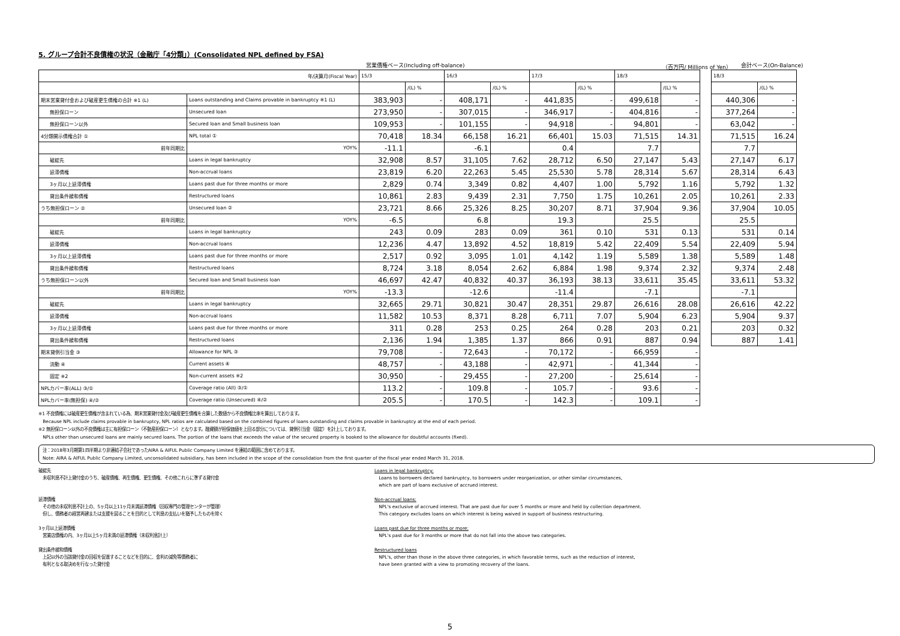5. グループ合計不良債権の状況（金融庁「4分類」）(Consolidated NPL defined by FSA)
営業債権ベース(Including off-balance) （百万円/ Millions of Yen） 会計ベース(On-Balance)
| 年/決算月(Fiscal Year) | | 15/3 | | 16/3 | | 17/3 | | 18/3 | | | 18/3 | |
| | | | /(L) % | | /(L) % | | /(L) % | | /(L) % | | | /(L) % |
| 期末営業貸付金および破産更生債権の合計 ※1 (L) | Loans outstanding and Claims provable in bankruptcy ※1 (L) | 383,903 | - | 408,171 | - | 441,835 | - | 499,618 | - | | 440,306 | - |
| 無担保ローン | Unsecured loan | 273,950 | - | 307,015 | - | 346,917 | - | 404,816 | - | | 377,264 | - |
| 無担保ローン以外 | Secured loan and Small business loan | 109,953 | - | 101,155 | - | 94,918 | - | 94,801 | - | | 63,042 | - |
| 4分類開示債権合計 ① | NPL total ① | 70,418 | 18.34 | 66,158 | 16.21 | 66,401 | 15.03 | 71,515 | 14.31 | | 71,515 | 16.24 |
| 前年同期比 | YOY% | -11.1 | | -6.1 | | 0.4 | | 7.7 | | | 7.7 | |
| 破綻先 | Loans in legal bankruptcy | 32,908 | 8.57 | 31,105 | 7.62 | 28,712 | 6.50 | 27,147 | 5.43 | | 27,147 | 6.17 |
| 延滞債権 | Non-accrual loans | 23,819 | 6.20 | 22,263 | 5.45 | 25,530 | 5.78 | 28,314 | 5.67 | | 28,314 | 6.43 |
| 3ヶ月以上延滞債権 | Loans past due for three months or more | 2,829 | 0.74 | 3,349 | 0.82 | 4,407 | 1.00 | 5,792 | 1.16 | | 5,792 | 1.32 |
| 貸出条件緩和債権 | Restructured loans | 10,861 | 2.83 | 9,439 | 2.31 | 7,750 | 1.75 | 10,261 | 2.05 | | 10,261 | 2.33 |
| うち無担保ローン ② | Unsecured loan ② | 23,721 | 8.66 | 25,326 | 8.25 | 30,207 | 8.71 | 37,904 | 9.36 | | 37,904 | 10.05 |
| 前年同期比 | YOY% | -6.5 | | 6.8 | | 19.3 | | 25.5 | | | 25.5 | |
| 破綻先 | Loans in legal bankruptcy | 243 | 0.09 | 283 | 0.09 | 361 | 0.10 | 531 | 0.13 | | 531 | 0.14 |
| 延滞債権 | Non-accrual loans | 12,236 | 4.47 | 13,892 | 4.52 | 18,819 | 5.42 | 22,409 | 5.54 | | 22,409 | 5.94 |
| 3ヶ月以上延滞債権 | Loans past due for three months or more | 2,517 | 0.92 | 3,095 | 1.01 | 4,142 | 1.19 | 5,589 | 1.38 | | 5,589 | 1.48 |
| 貸出条件緩和債権 | Restructured loans | 8,724 | 3.18 | 8,054 | 2.62 | 6,884 | 1.98 | 9,374 | 2.32 | | 9,374 | 2.48 |
| うち無担保ローン以外 | Secured loan and Small business loan | 46,697 | 42.47 | 40,832 | 40.37 | 36,193 | 38.13 | 33,611 | 35.45 | | 33,611 | 53.32 |
| 前年同期比 | YOY% | -13.3 | | -12.6 | | -11.4 | | -7.1 | | | -7.1 | |
| 破綻先 | Loans in legal bankruptcy | 32,665 | 29.71 | 30,821 | 30.47 | 28,351 | 29.87 | 26,616 | 28.08 | | 26,616 | 42.22 |
| 延滞債権 | Non-accrual loans | 11,582 | 10.53 | 8,371 | 8.28 | 6,711 | 7.07 | 5,904 | 6.23 | | 5,904 | 9.37 |
| 3ヶ月以上延滞債権 | Loans past due for three months or more | 311 | 0.28 | 253 | 0.25 | 264 | 0.28 | 203 | 0.21 | | 203 | 0.32 |
| 貸出条件緩和債権 | Restructured loans | 2,136 | 1.94 | 1,385 | 1.37 | 866 | 0.91 | 887 | 0.94 | | 887 | 1.41 |
| 期末貸倒引当金 ③ | Allowance for NPL ③ | 79,708 | - | 72,643 | - | 70,172 | - | 66,959 | - | | | |
| 流動 ④ | Current assets ④ | 48,757 | - | 43,188 | - | 42,971 | - | 41,344 | - | | | |
| 固定 ※2 | Non-current assets ※2 | 30,950 | - | 29,455 | - | 27,200 | - | 25,614 | - | | | |
| NPLカバー率(ALL) ③/① | Coverage ratio (All) ③/① | 113.2 | - | 109.8 | - | 105.7 | - | 93.6 | - | | | |
| NPLカバー率(無担保) ④/② | Coverage ratio (Unsecured) ④/② | 205.5 | - | 170.5 | - | 142.3 | - | 109.1 | - | | | |
※1 不良債権には破産更生債権が含まれている為、期末営業貸付金及び破産更生債権を合算した数値から不良債権比率を算出しております。
Because NPL include claims provable in bankruptcy, NPL ratios are calculated based on the combined figures of loans outstanding and claims provable in bankruptcy at the end of each period.
※2 無担保ローン以外の不良債権は主に有担保ローン（不動産担保ローン）となります。融資額が担保価値を上回る部分については、貸倒引当金（固定）を計上しております。
NPLs other than unsecured loans are mainly secured loans. The portion of the loans that exceeds the value of the secured property is booked to the allowance for doubtful accounts (fixed).
注：2018年3月期第1四半期より非連結子会社であったAIRA & AIFUL Public Company Limited を連結の範囲に含めております。
Note: AIRA & AIFUL Public Company Limited, unconsolidated subsidiary, has been included in the scope of the consolidation from the first quarter of the fiscal year ended March 31, 2018.
破綻先
未収利息不計上貸付金のうち、破産債権、再生債権、更生債権、その他これらに準ずる貸付金
延滞債権
その他の未収利息不計上の、5ヶ月以上11ヶ月未満延滞債権（回収専門の管理センターが管理）
但し、債務者の経営再建または支援を図ることを目的として利息の支払いを猶予したものを除く
3ヶ月以上延滞債権
営業店債権の内、3ヶ月以上5ヶ月未満の延滞債権（未収利息計上）
貸出条件緩和債権
上記以外の当該貸付金の回収を促進することなどを目的に、金利の減免等債務者に
有利となる取決めを行なった貸付金
Loans in legal bankruptcy:
Loans to borrowers declared bankruptcy, to borrowers under reorganization, or other similar circumstances,
which are part of loans exclusive of accrued interest.
Non-accrual loans:
NPL's exclusive of accrued interest. That are past due for over 5 months or more and held by collection department.
This category excludes loans on which interest is being waived in support of business restructuring.
Loans past due for three months or more:
NPL's past due for 3 months or more that do not fall into the above two categories.
Restructured loans
NPL's, other than those in the above three categories, in which favorable terms, such as the reduction of interest,
have been granted with a view to promoting recovery of the loans.
5